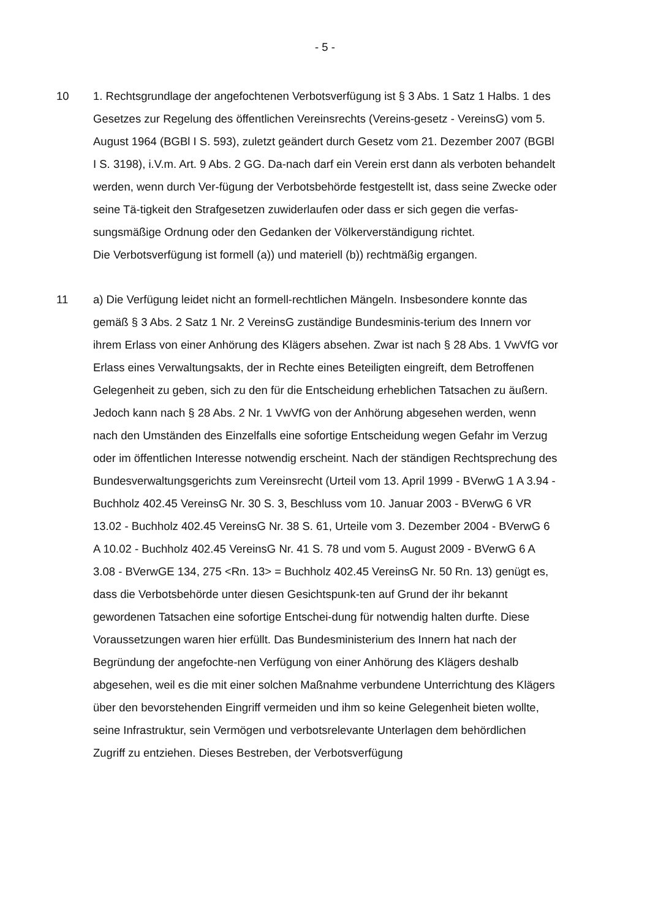- 5 -
10 1. Rechtsgrundlage der angefochtenen Verbotsverfügung ist § 3 Abs. 1 Satz 1 Halbs. 1 des Gesetzes zur Regelung des öffentlichen Vereinsrechts (Vereins-gesetz - VereinsG) vom 5. August 1964 (BGBl I S. 593), zuletzt geändert durch Gesetz vom 21. Dezember 2007 (BGBl I S. 3198), i.V.m. Art. 9 Abs. 2 GG. Da-nach darf ein Verein erst dann als verboten behandelt werden, wenn durch Ver-fügung der Verbotsbehörde festgestellt ist, dass seine Zwecke oder seine Tä-tigkeit den Strafgesetzen zuwiderlaufen oder dass er sich gegen die verfas-sungsmäßige Ordnung oder den Gedanken der Völkerverständigung richtet.
Die Verbotsverfügung ist formell (a)) und materiell (b)) rechtmäßig ergangen.
11 a) Die Verfügung leidet nicht an formell-rechtlichen Mängeln. Insbesondere konnte das gemäß § 3 Abs. 2 Satz 1 Nr. 2 VereinsG zuständige Bundesminis-terium des Innern vor ihrem Erlass von einer Anhörung des Klägers absehen. Zwar ist nach § 28 Abs. 1 VwVfG vor Erlass eines Verwaltungsakts, der in Rechte eines Beteiligten eingreift, dem Betroffenen Gelegenheit zu geben, sich zu den für die Entscheidung erheblichen Tatsachen zu äußern. Jedoch kann nach § 28 Abs. 2 Nr. 1 VwVfG von der Anhörung abgesehen werden, wenn nach den Umständen des Einzelfalls eine sofortige Entscheidung wegen Gefahr im Verzug oder im öffentlichen Interesse notwendig erscheint. Nach der ständigen Rechtsprechung des Bundesverwaltungsgerichts zum Vereinsrecht (Urteil vom 13. April 1999 - BVerwG 1 A 3.94 - Buchholz 402.45 VereinsG Nr. 30 S. 3, Beschluss vom 10. Januar 2003 - BVerwG 6 VR 13.02 - Buchholz 402.45 VereinsG Nr. 38 S. 61, Urteile vom 3. Dezember 2004 - BVerwG 6 A 10.02 - Buchholz 402.45 VereinsG Nr. 41 S. 78 und vom 5. August 2009 - BVerwG 6 A 3.08 - BVerwGE 134, 275 <Rn. 13> = Buchholz 402.45 VereinsG Nr. 50 Rn. 13) genügt es, dass die Verbotsbehörde unter diesen Gesichtspunk-ten auf Grund der ihr bekannt gewordenen Tatsachen eine sofortige Entschei-dung für notwendig halten durfte. Diese Voraussetzungen waren hier erfüllt. Das Bundesministerium des Innern hat nach der Begründung der angefochte-nen Verfügung von einer Anhörung des Klägers deshalb abgesehen, weil es die mit einer solchen Maßnahme verbundene Unterrichtung des Klägers über den bevorstehenden Eingriff vermeiden und ihm so keine Gelegenheit bieten wollte, seine Infrastruktur, sein Vermögen und verbotsrelevante Unterlagen dem behördlichen Zugriff zu entziehen. Dieses Bestreben, der Verbotsverfügung